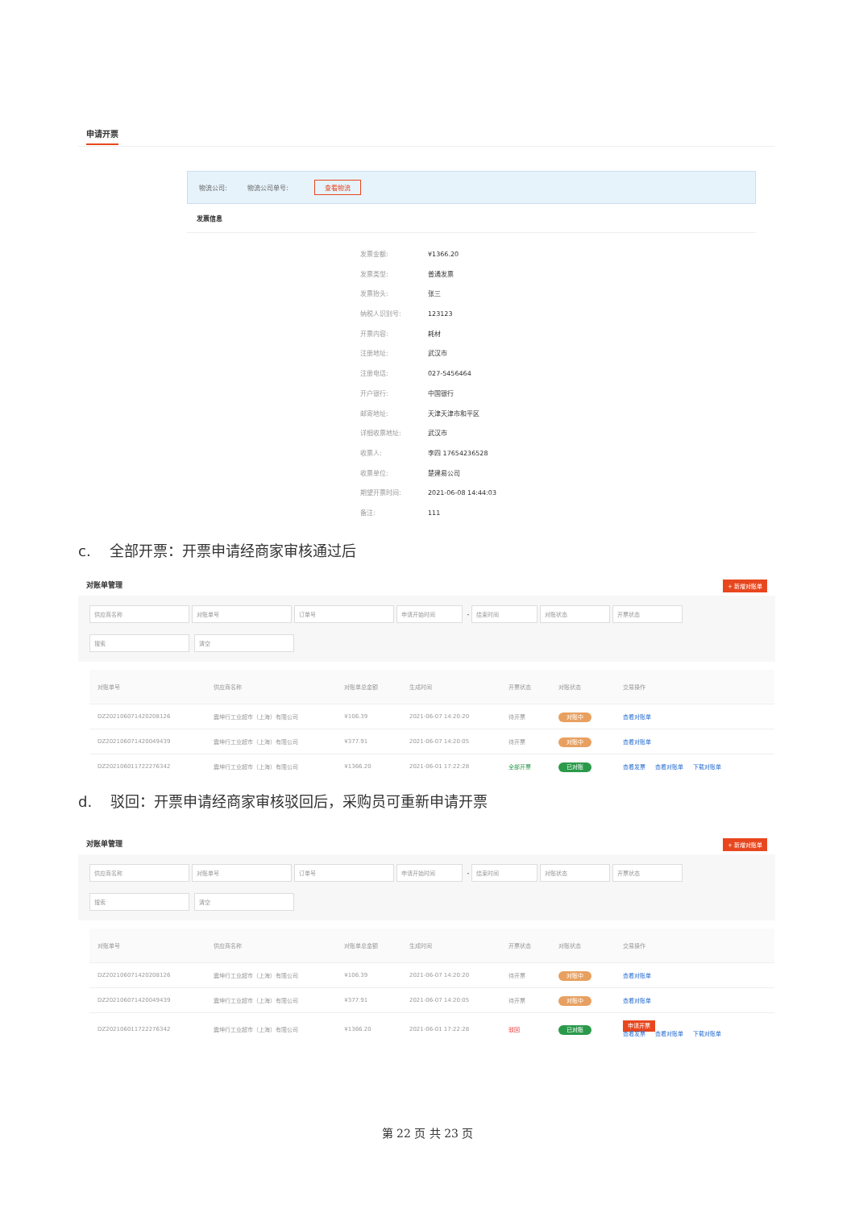申请开票
物流公司: 物流公司单号: 查看物流
发票信息
发票金额: ¥1366.20
发票类型: 普通发票
发票抬头: 张三
纳税人识别号: 123123
开票内容: 耗材
注册地址: 武汉市
注册电话: 027-5456464
开户银行: 中国银行
邮寄地址: 天津天津市和平区
详细收票地址: 武汉市
收票人: 李四 17654236528
收票单位: 楚建易公司
期望开票时间: 2021-06-08 14:44:03
备注: 111
c. 全部开票：开票申请经商家审核通过后
对账单管理 + 新增对账单
供应商名称 对账单号 订单号 申请开始时间 - 结束时间 对账状态 开票状态
搜索 清空
| 对账单号 | 供应商名称 | 对账单总金额 | 生成时间 | 开票状态 | 对账状态 | 交易操作 |
| --- | --- | --- | --- | --- | --- | --- |
| DZ202106071420208126 | 震坤行工业超市（上海）有限公司 | ¥106.39 | 2021-06-07 14:20:20 | 待开票 | 对账中 | 查看对账单 |
| DZ202106071420049439 | 震坤行工业超市（上海）有限公司 | ¥377.91 | 2021-06-07 14:20:05 | 待开票 | 对账中 | 查看对账单 |
| DZ202106011722276342 | 震坤行工业超市（上海）有限公司 | ¥1366.20 | 2021-06-01 17:22:28 | 全部开票 | 已对账 | 查看发票 查看对账单 下载对账单 |
d. 驳回：开票申请经商家审核驳回后，采购员可重新申请开票
对账单管理 + 新增对账单
供应商名称 对账单号 订单号 申请开始时间 - 结束时间 对账状态 开票状态
搜索 清空
| 对账单号 | 供应商名称 | 对账单总金额 | 生成时间 | 开票状态 | 对账状态 | 交易操作 |
| --- | --- | --- | --- | --- | --- | --- |
| DZ202106071420208126 | 震坤行工业超市（上海）有限公司 | ¥106.39 | 2021-06-07 14:20:20 | 待开票 | 对账中 | 查看对账单 |
| DZ202106071420049439 | 震坤行工业超市（上海）有限公司 | ¥377.91 | 2021-06-07 14:20:05 | 待开票 | 对账中 | 查看对账单 |
| DZ202106011722276342 | 震坤行工业超市（上海）有限公司 | ¥1366.20 | 2021-06-01 17:22:28 | 驳回 | 已对账 | 申请开票 查看发票 查看对账单 下载对账单 |
第 22 页 共 23 页